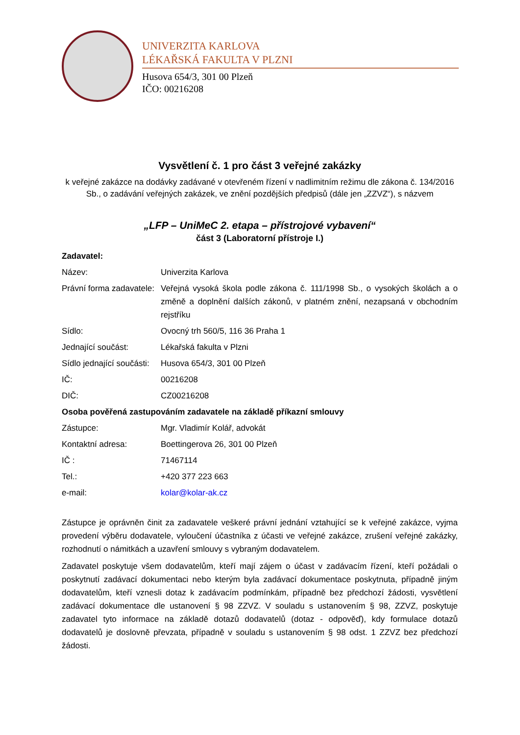UNIVERZITA KARLOVA
LÉKAŘSKÁ FAKULTA V PLZNI
Husova 654/3, 301 00 Plzeň
IČO: 00216208
Vysvětlení č. 1 pro část 3 veřejné zakázky
k veřejné zakázce na dodávky zadávané v otevřeném řízení v nadlimitním režimu dle zákona č. 134/2016 Sb., o zadávání veřejných zakázek, ve znění pozdějších předpisů (dále jen „ZZVZ“), s názvem
„LFP – UniMeC 2. etapa – přístrojové vybavení“
část 3 (Laboratorní přístroje I.)
| Zadavatel: | |
| Název: | Univerzita Karlova |
| Právní forma zadavatele: | Veřejná vysoká škola podle zákona č. 111/1998 Sb., o vysokých školách a o změně a doplnění dalších zákonů, v platném znění, nezapsaná v obchodním rejstříku |
| Sídlo: | Ovocný trh 560/5, 116 36 Praha 1 |
| Jednající součást: | Lékařská fakulta v Plzni |
| Sídlo jednající součásti: | Husova 654/3, 301 00 Plzeň |
| IČ: | 00216208 |
| DIČ: | CZ00216208 |
| Osoba pověřená zastupováním zadavatele na základě příkazní smlouvy | |
| Zástupce: | Mgr. Vladimír Kolář, advokát |
| Kontaktní adresa: | Boettingerova 26, 301 00 Plzeň |
| IČ : | 71467114 |
| Tel.: | +420 377 223 663 |
| e-mail: | kolar@kolar-ak.cz |
Zástupce je oprávněn činit za zadavatele veškeré právní jednání vztahující se k veřejné zakázce, vyjma provedení výběru dodavatele, vyloučení účastníka z účasti ve veřejné zakázce, zrušení veřejné zakázky, rozhodnutí o námitkách a uzavření smlouvy s vybraným dodavatelem.
Zadavatel poskytuje všem dodavatelům, kteří mají zájem o účast v zadávacím řízení, kteří požádali o poskytnutí zadávací dokumentaci nebo kterým byla zadávací dokumentace poskytnuta, případně jiným dodavatelům, kteří vznesli dotaz k zadávacím podmínkám, případně bez předchozí žádosti, vysvětlení zadávací dokumentace dle ustanovení § 98 ZZVZ. V souladu s ustanovením § 98, ZZVZ, poskytuje zadavatel tyto informace na základě dotazů dodavatelů (dotaz - odpověď), kdy formulace dotazů dodavatelů je doslovně převzata, případně v souladu s ustanovením § 98 odst. 1 ZZVZ bez předchozí žádosti.